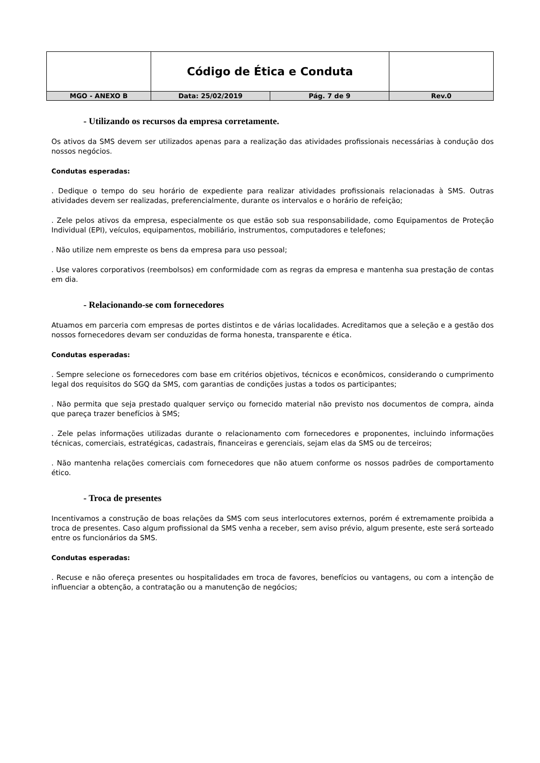| | Código de Ética e Conduta | | |
| MGO - ANEXO B | Data: 25/02/2019 | Pág. 7 de 9 | Rev.0 |
- Utilizando os recursos da empresa corretamente.
Os ativos da SMS devem ser utilizados apenas para a realização das atividades profissionais necessárias à condução dos nossos negócios.
Condutas esperadas:
. Dedique o tempo do seu horário de expediente para realizar atividades profissionais relacionadas à SMS. Outras atividades devem ser realizadas, preferencialmente, durante os intervalos e o horário de refeição;
. Zele pelos ativos da empresa, especialmente os que estão sob sua responsabilidade, como Equipamentos de Proteção Individual (EPI), veículos, equipamentos, mobiliário, instrumentos, computadores e telefones;
. Não utilize nem empreste os bens da empresa para uso pessoal;
. Use valores corporativos (reembolsos) em conformidade com as regras da empresa e mantenha sua prestação de contas em dia.
- Relacionando-se com fornecedores
Atuamos em parceria com empresas de portes distintos e de várias localidades. Acreditamos que a seleção e a gestão dos nossos fornecedores devam ser conduzidas de forma honesta, transparente e ética.
Condutas esperadas:
. Sempre selecione os fornecedores com base em critérios objetivos, técnicos e econômicos, considerando o cumprimento legal dos requisitos do SGQ da SMS, com garantias de condições justas a todos os participantes;
. Não permita que seja prestado qualquer serviço ou fornecido material não previsto nos documentos de compra, ainda que pareça trazer benefícios à SMS;
. Zele pelas informações utilizadas durante o relacionamento com fornecedores e proponentes, incluindo informações técnicas, comerciais, estratégicas, cadastrais, financeiras e gerenciais, sejam elas da SMS ou de terceiros;
. Não mantenha relações comerciais com fornecedores que não atuem conforme os nossos padrões de comportamento ético.
- Troca de presentes
Incentivamos a construção de boas relações da SMS com seus interlocutores externos, porém é extremamente proibida a troca de presentes. Caso algum profissional da SMS venha a receber, sem aviso prévio, algum presente, este será sorteado entre os funcionários da SMS.
Condutas esperadas:
. Recuse e não ofereça presentes ou hospitalidades em troca de favores, benefícios ou vantagens, ou com a intenção de influenciar a obtenção, a contratação ou a manutenção de negócios;